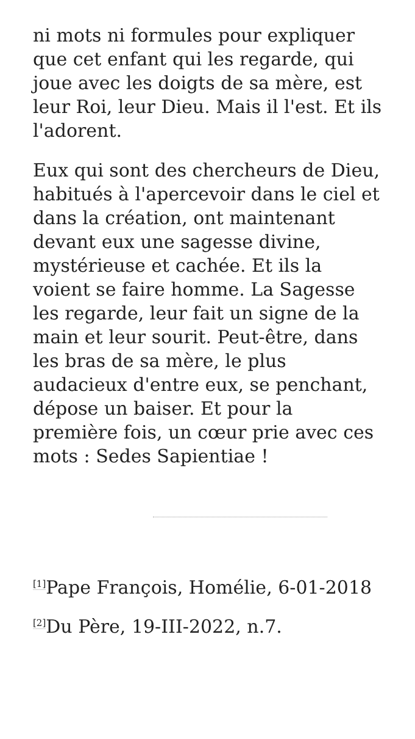ni mots ni formules pour expliquer que cet enfant qui les regarde, qui joue avec les doigts de sa mère, est leur Roi, leur Dieu. Mais il l'est. Et ils l'adorent.
Eux qui sont des chercheurs de Dieu, habitués à l'apercevoir dans le ciel et dans la création, ont maintenant devant eux une sagesse divine, mystérieuse et cachée. Et ils la voient se faire homme. La Sagesse les regarde, leur fait un signe de la main et leur sourit. Peut-être, dans les bras de sa mère, le plus audacieux d'entre eux, se penchant, dépose un baiser. Et pour la première fois, un cœur prie avec ces mots : Sedes Sapientiae !
<sup>[1]</sup> Pape François, Homélie, 6-01-2018
<sup>[2]</sup> Du Père, 19-III-2022, n.7.